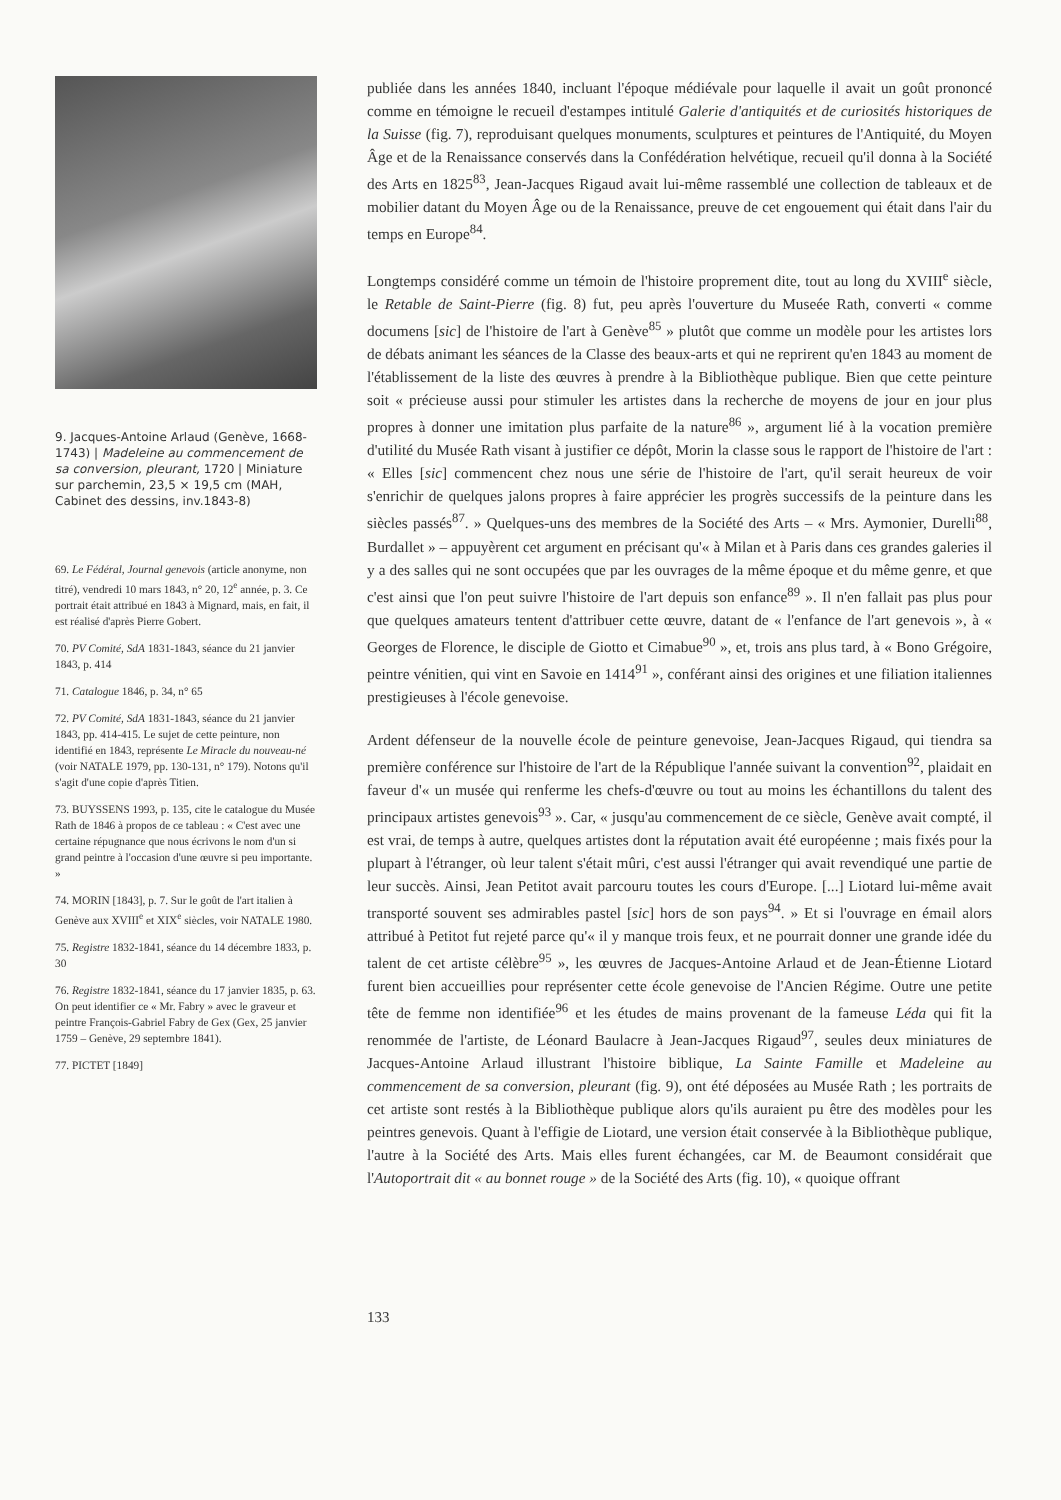9. Jacques-Antoine Arlaud (Genève, 1668-1743) | Madeleine au commencement de sa conversion, pleurant, 1720 | Miniature sur parchemin, 23,5 × 19,5 cm (MAH, Cabinet des dessins, inv.1843-8)
69. Le Fédéral, Journal genevois (article anonyme, non titré), vendredi 10 mars 1843, n° 20, 12<sup>e</sup> année, p. 3. Ce portrait était attribué en 1843 à Mignard, mais, en fait, il est réalisé d'après Pierre Gobert.
70. PV Comité, SdA 1831-1843, séance du 21 janvier 1843, p. 414
71. Catalogue 1846, p. 34, n° 65
72. PV Comité, SdA 1831-1843, séance du 21 janvier 1843, pp. 414-415. Le sujet de cette peinture, non identifié en 1843, représente Le Miracle du nouveau-né (voir NATALE 1979, pp. 130-131, n° 179). Notons qu'il s'agit d'une copie d'après Titien.
73. BUYSSENS 1993, p. 135, cite le catalogue du Musée Rath de 1846 à propos de ce tableau : « C'est avec une certaine répugnance que nous écrivons le nom d'un si grand peintre à l'occasion d'une œuvre si peu importante. »
74. MORIN [1843], p. 7. Sur le goût de l'art italien à Genève aux XVIII<sup>e</sup> et XIX<sup>e</sup> siècles, voir NATALE 1980.
75. Registre 1832-1841, séance du 14 décembre 1833, p. 30
76. Registre 1832-1841, séance du 17 janvier 1835, p. 63. On peut identifier ce « Mr. Fabry » avec le graveur et peintre François-Gabriel Fabry de Gex (Gex, 25 janvier 1759 – Genève, 29 septembre 1841).
77. PICTET [1849]
publiée dans les années 1840, incluant l'époque médiévale pour laquelle il avait un goût prononcé comme en témoigne le recueil d'estampes intitulé Galerie d'antiquités et de curiosités historiques de la Suisse (fig. 7), reproduisant quelques monuments, sculptures et peintures de l'Antiquité, du Moyen Âge et de la Renaissance conservés dans la Confédération helvétique, recueil qu'il donna à la Société des Arts en 1825<sup>83</sup>, Jean-Jacques Rigaud avait lui-même rassemblé une collection de tableaux et de mobilier datant du Moyen Âge ou de la Renaissance, preuve de cet engouement qui était dans l'air du temps en Europe<sup>84</sup>.
Longtemps considéré comme un témoin de l'histoire proprement dite, tout au long du XVIII<sup>e</sup> siècle, le Retable de Saint-Pierre (fig. 8) fut, peu après l'ouverture du Museée Rath, converti « comme documens [sic] de l'histoire de l'art à Genève<sup>85</sup> » plutôt que comme un modèle pour les artistes lors de débats animant les séances de la Classe des beaux-arts et qui ne reprirent qu'en 1843 au moment de l'établissement de la liste des œuvres à prendre à la Bibliothèque publique. Bien que cette peinture soit « précieuse aussi pour stimuler les artistes dans la recherche de moyens de jour en jour plus propres à donner une imitation plus parfaite de la nature<sup>86</sup> », argument lié à la vocation première d'utilité du Musée Rath visant à justifier ce dépôt, Morin la classe sous le rapport de l'histoire de l'art : « Elles [sic] commencent chez nous une série de l'histoire de l'art, qu'il serait heureux de voir s'enrichir de quelques jalons propres à faire apprécier les progrès successifs de la peinture dans les siècles passés<sup>87</sup>. » Quelques-uns des membres de la Société des Arts – « Mrs. Aymonier, Durelli<sup>88</sup>, Burdallet » – appuyèrent cet argument en précisant qu'« à Milan et à Paris dans ces grandes galeries il y a des salles qui ne sont occupées que par les ouvrages de la même époque et du même genre, et que c'est ainsi que l'on peut suivre l'histoire de l'art depuis son enfance<sup>89</sup> ». Il n'en fallait pas plus pour que quelques amateurs tentent d'attribuer cette œuvre, datant de « l'enfance de l'art genevois », à « Georges de Florence, le disciple de Giotto et Cimabue<sup>90</sup> », et, trois ans plus tard, à « Bono Grégoire, peintre vénitien, qui vint en Savoie en 1414<sup>91</sup> », conférant ainsi des origines et une filiation italiennes prestigieuses à l'école genevoise.
Ardent défenseur de la nouvelle école de peinture genevoise, Jean-Jacques Rigaud, qui tiendra sa première conférence sur l'histoire de l'art de la République l'année suivant la convention<sup>92</sup>, plaidait en faveur d'« un musée qui renferme les chefs-d'œuvre ou tout au moins les échantillons du talent des principaux artistes genevois<sup>93</sup> ». Car, « jusqu'au commencement de ce siècle, Genève avait compté, il est vrai, de temps à autre, quelques artistes dont la réputation avait été européenne ; mais fixés pour la plupart à l'étranger, où leur talent s'était mûri, c'est aussi l'étranger qui avait revendiqué une partie de leur succès. Ainsi, Jean Petitot avait parcouru toutes les cours d'Europe. [...] Liotard lui-même avait transporté souvent ses admirables pastel [sic] hors de son pays<sup>94</sup>. » Et si l'ouvrage en émail alors attribué à Petitot fut rejeté parce qu'« il y manque trois feux, et ne pourrait donner une grande idée du talent de cet artiste célèbre<sup>95</sup> », les œuvres de Jacques-Antoine Arlaud et de Jean-Étienne Liotard furent bien accueillies pour représenter cette école genevoise de l'Ancien Régime. Outre une petite tête de femme non identifiée<sup>96</sup> et les études de mains provenant de la fameuse Léda qui fit la renommée de l'artiste, de Léonard Baulacre à Jean-Jacques Rigaud<sup>97</sup>, seules deux miniatures de Jacques-Antoine Arlaud illustrant l'histoire biblique, La Sainte Famille et Madeleine au commencement de sa conversion, pleurant (fig. 9), ont été déposées au Musée Rath ; les portraits de cet artiste sont restés à la Bibliothèque publique alors qu'ils auraient pu être des modèles pour les peintres genevois. Quant à l'effigie de Liotard, une version était conservée à la Bibliothèque publique, l'autre à la Société des Arts. Mais elles furent échangées, car M. de Beaumont considérait que l'Autoportrait dit « au bonnet rouge » de la Société des Arts (fig. 10), « quoique offrant
133